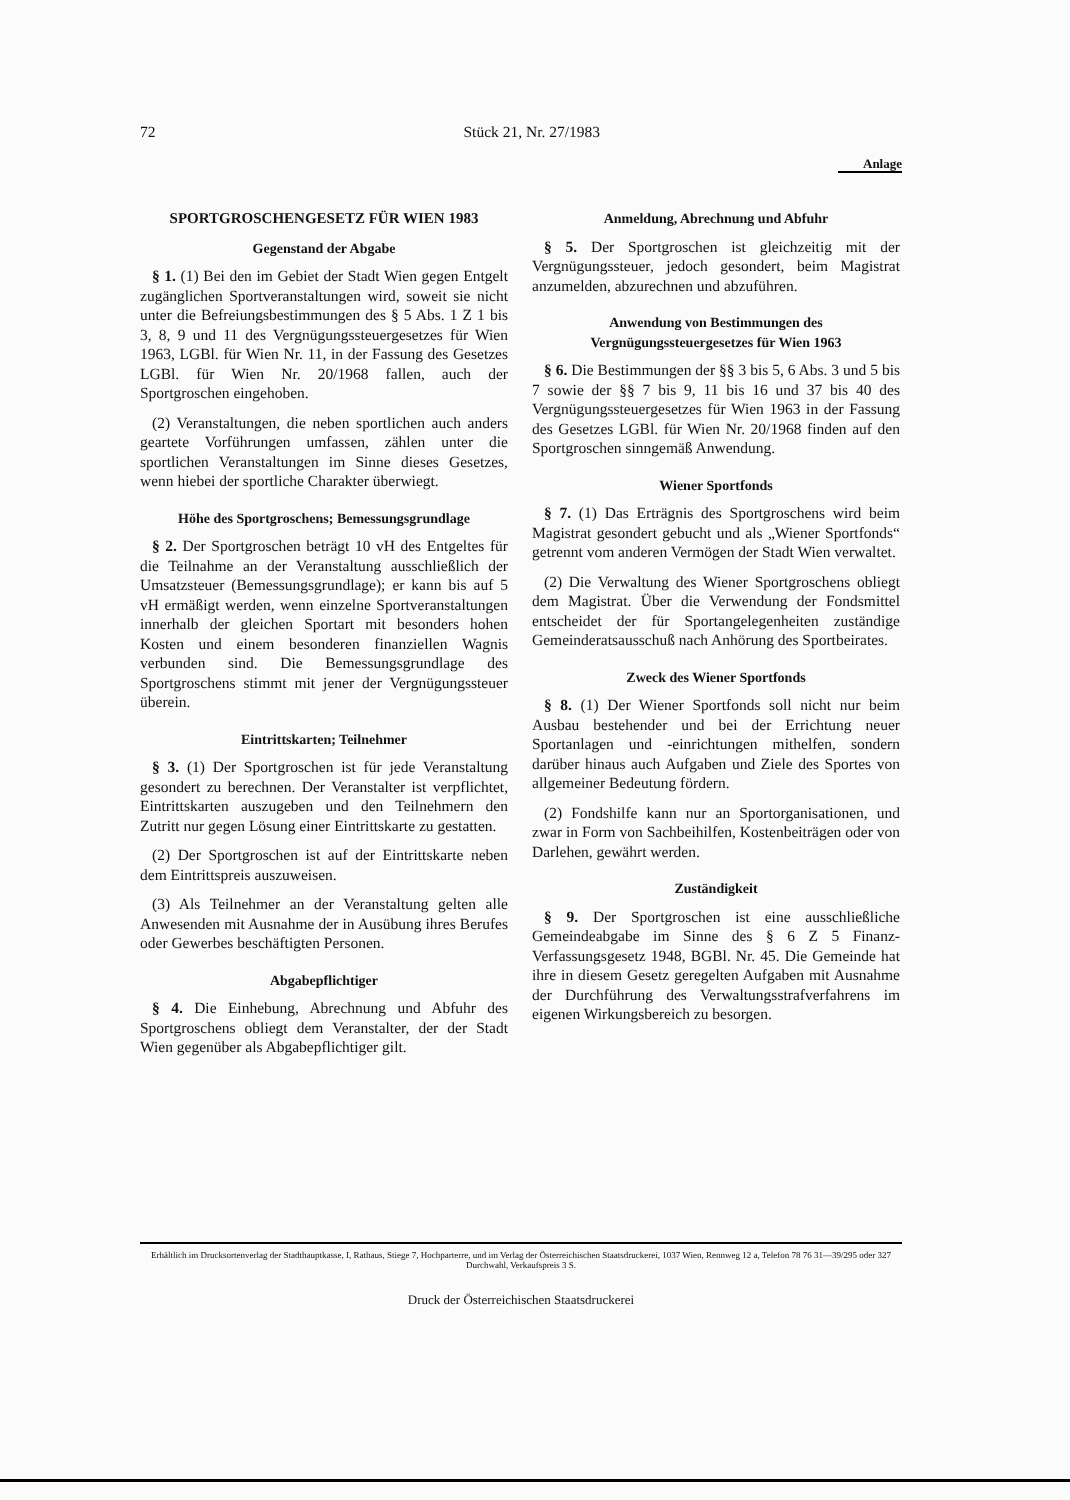72 Stück 21, Nr. 27/1983
Anlage
SPORTGROSCHENGESETZ FÜR WIEN 1983
Gegenstand der Abgabe
§ 1. (1) Bei den im Gebiet der Stadt Wien gegen Entgelt zugänglichen Sportveranstaltungen wird, soweit sie nicht unter die Befreiungsbestimmungen des § 5 Abs. 1 Z 1 bis 3, 8, 9 und 11 des Vergnügungssteuergesetzes für Wien 1963, LGBl. für Wien Nr. 11, in der Fassung des Gesetzes LGBl. für Wien Nr. 20/1968 fallen, auch der Sportgroschen eingehoben.
(2) Veranstaltungen, die neben sportlichen auch anders geartete Vorführungen umfassen, zählen unter die sportlichen Veranstaltungen im Sinne dieses Gesetzes, wenn hiebei der sportliche Charakter überwiegt.
Höhe des Sportgroschens; Bemessungsgrundlage
§ 2. Der Sportgroschen beträgt 10 vH des Entgeltes für die Teilnahme an der Veranstaltung ausschließlich der Umsatzsteuer (Bemessungsgrundlage); er kann bis auf 5 vH ermäßigt werden, wenn einzelne Sportveranstaltungen innerhalb der gleichen Sportart mit besonders hohen Kosten und einem besonderen finanziellen Wagnis verbunden sind. Die Bemessungsgrundlage des Sportgroschens stimmt mit jener der Vergnügungssteuer überein.
Eintrittskarten; Teilnehmer
§ 3. (1) Der Sportgroschen ist für jede Veranstaltung gesondert zu berechnen. Der Veranstalter ist verpflichtet, Eintrittskarten auszugeben und den Teilnehmern den Zutritt nur gegen Lösung einer Eintrittskarte zu gestatten.
(2) Der Sportgroschen ist auf der Eintrittskarte neben dem Eintrittspreis auszuweisen.
(3) Als Teilnehmer an der Veranstaltung gelten alle Anwesenden mit Ausnahme der in Ausübung ihres Berufes oder Gewerbes beschäftigten Personen.
Abgabepflichtiger
§ 4. Die Einhebung, Abrechnung und Abfuhr des Sportgroschens obliegt dem Veranstalter, der der Stadt Wien gegenüber als Abgabepflichtiger gilt.
Anmeldung, Abrechnung und Abfuhr
§ 5. Der Sportgroschen ist gleichzeitig mit der Vergnügungssteuer, jedoch gesondert, beim Magistrat anzumelden, abzurechnen und abzuführen.
Anwendung von Bestimmungen des Vergnügungssteuergesetzes für Wien 1963
§ 6. Die Bestimmungen der §§ 3 bis 5, 6 Abs. 3 und 5 bis 7 sowie der §§ 7 bis 9, 11 bis 16 und 37 bis 40 des Vergnügungssteuergesetzes für Wien 1963 in der Fassung des Gesetzes LGBl. für Wien Nr. 20/1968 finden auf den Sportgroschen sinngemäß Anwendung.
Wiener Sportfonds
§ 7. (1) Das Erträgnis des Sportgroschens wird beim Magistrat gesondert gebucht und als „Wiener Sportfonds“ getrennt vom anderen Vermögen der Stadt Wien verwaltet.
(2) Die Verwaltung des Wiener Sportgroschens obliegt dem Magistrat. Über die Verwendung der Fondsmittel entscheidet der für Sportangelegenheiten zuständige Gemeinderatsausschuß nach Anhörung des Sportbeirates.
Zweck des Wiener Sportfonds
§ 8. (1) Der Wiener Sportfonds soll nicht nur beim Ausbau bestehender und bei der Errichtung neuer Sportanlagen und -einrichtungen mithelfen, sondern darüber hinaus auch Aufgaben und Ziele des Sportes von allgemeiner Bedeutung fördern.
(2) Fondshilfe kann nur an Sportorganisationen, und zwar in Form von Sachbeihilfen, Kostenbeiträgen oder von Darlehen, gewährt werden.
Zuständigkeit
§ 9. Der Sportgroschen ist eine ausschließliche Gemeindeabgabe im Sinne des § 6 Z 5 Finanz-Verfassungsgesetz 1948, BGBl. Nr. 45. Die Gemeinde hat ihre in diesem Gesetz geregelten Aufgaben mit Ausnahme der Durchführung des Verwaltungsstrafverfahrens im eigenen Wirkungsbereich zu besorgen.
Erhältlich im Drucksortenverlag der Stadthauptkasse, I, Rathaus, Stiege 7, Hochparterre, und im Verlag der Österreichischen Staatsdruckerei, 1037 Wien, Rennweg 12 a, Telefon 78 76 31—39/295 oder 327 Durchwahl, Verkaufspreis 3 S.
Druck der Österreichischen Staatsdruckerei